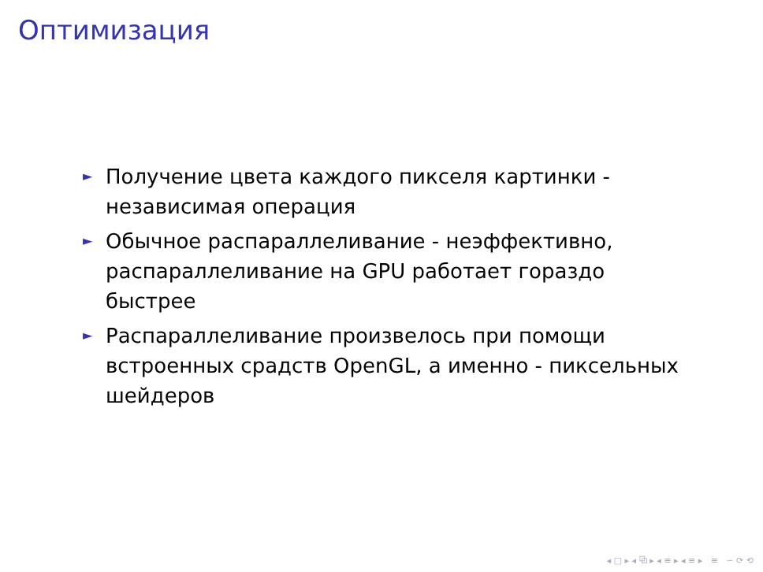Оптимизация
► Получение цвета каждого пикселя картинки - независимая операция
► Обычное распараллеливание - неэффективно, распараллеливание на GPU работает гораздо быстрее
► Распараллеливание произвелось при помощи встроенных срадств OpenGL, а именно - пиксельных шейдеров
◂ □ ▸ ◂ ⧉ ▸ ◂ ≡ ▸ ◂ ≡ ▸ ≡ ∽ ⟳ ⟲